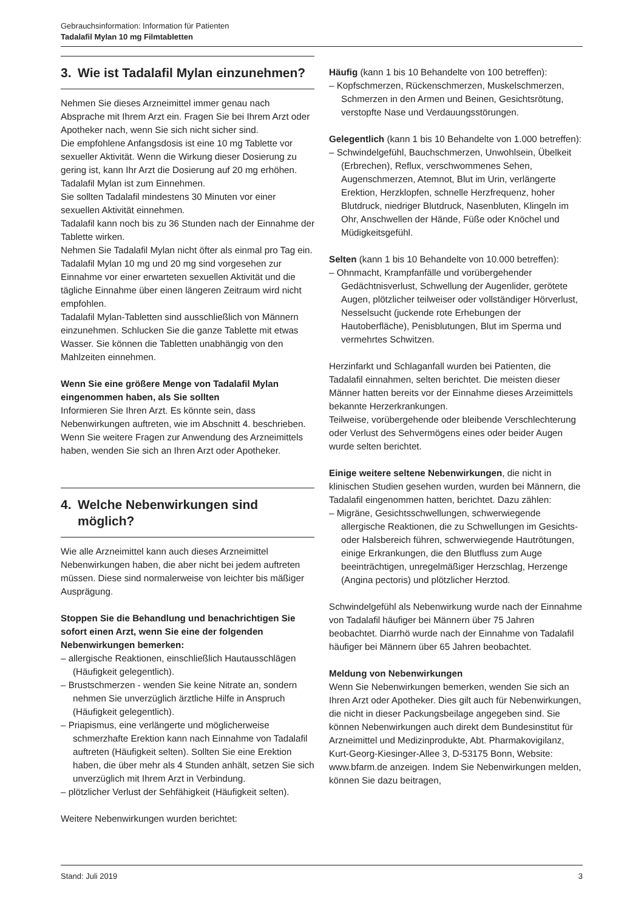Gebrauchsinformation: Information für Patienten
Tadalafil Mylan 10 mg Filmtabletten
3. Wie ist Tadalafil Mylan einzunehmen?
Nehmen Sie dieses Arzneimittel immer genau nach Absprache mit Ihrem Arzt ein. Fragen Sie bei Ihrem Arzt oder Apotheker nach, wenn Sie sich nicht sicher sind.
Die empfohlene Anfangsdosis ist eine 10 mg Tablette vor sexueller Aktivität. Wenn die Wirkung dieser Dosierung zu gering ist, kann Ihr Arzt die Dosierung auf 20 mg erhöhen. Tadalafil Mylan ist zum Einnehmen.
Sie sollten Tadalafil mindestens 30 Minuten vor einer sexuellen Aktivität einnehmen.
Tadalafil kann noch bis zu 36 Stunden nach der Einnahme der Tablette wirken.
Nehmen Sie Tadalafil Mylan nicht öfter als einmal pro Tag ein. Tadalafil Mylan 10 mg und 20 mg sind vorgesehen zur Einnahme vor einer erwarteten sexuellen Aktivität und die tägliche Einnahme über einen längeren Zeitraum wird nicht empfohlen.
Tadalafil Mylan-Tabletten sind ausschließlich von Männern einzunehmen. Schlucken Sie die ganze Tablette mit etwas Wasser. Sie können die Tabletten unabhängig von den Mahlzeiten einnehmen.
Wenn Sie eine größere Menge von Tadalafil Mylan eingenommen haben, als Sie sollten
Informieren Sie Ihren Arzt. Es könnte sein, dass Nebenwirkungen auftreten, wie im Abschnitt 4. beschrieben.
Wenn Sie weitere Fragen zur Anwendung des Arzneimittels haben, wenden Sie sich an Ihren Arzt oder Apotheker.
4. Welche Nebenwirkungen sind möglich?
Wie alle Arzneimittel kann auch dieses Arzneimittel Nebenwirkungen haben, die aber nicht bei jedem auftreten müssen. Diese sind normalerweise von leichter bis mäßiger Ausprägung.
Stoppen Sie die Behandlung und benachrichtigen Sie sofort einen Arzt, wenn Sie eine der folgenden Nebenwirkungen bemerken:
– allergische Reaktionen, einschließlich Hautausschlägen (Häufigkeit gelegentlich).
– Brustschmerzen - wenden Sie keine Nitrate an, sondern nehmen Sie unverzüglich ärztliche Hilfe in Anspruch (Häufigkeit gelegentlich).
– Priapismus, eine verlängerte und möglicherweise schmerzhafte Erektion kann nach Einnahme von Tadalafil auftreten (Häufigkeit selten). Sollten Sie eine Erektion haben, die über mehr als 4 Stunden anhält, setzen Sie sich unverzüglich mit Ihrem Arzt in Verbindung.
– plötzlicher Verlust der Sehfähigkeit (Häufigkeit selten).
Weitere Nebenwirkungen wurden berichtet:
Häufig (kann 1 bis 10 Behandelte von 100 betreffen):
– Kopfschmerzen, Rückenschmerzen, Muskelschmerzen, Schmerzen in den Armen und Beinen, Gesichtsrötung, verstopfte Nase und Verdauungsstörungen.
Gelegentlich (kann 1 bis 10 Behandelte von 1.000 betreffen):
– Schwindelgefühl, Bauchschmerzen, Unwohlsein, Übelkeit (Erbrechen), Reflux, verschwommenes Sehen, Augenschmerzen, Atemnot, Blut im Urin, verlängerte Erektion, Herzklopfen, schnelle Herzfrequenz, hoher Blutdruck, niedriger Blutdruck, Nasenbluten, Klingeln im Ohr, Anschwellen der Hände, Füße oder Knöchel und Müdigkeitsgefühl.
Selten (kann 1 bis 10 Behandelte von 10.000 betreffen):
– Ohnmacht, Krampfanfälle und vorübergehender Gedächtnisverlust, Schwellung der Augenlider, gerötete Augen, plötzlicher teilweiser oder vollständiger Hörverlust, Nesselsucht (juckende rote Erhebungen der Hautoberfläche), Penisblutungen, Blut im Sperma und vermehrtes Schwitzen.
Herzinfarkt und Schlaganfall wurden bei Patienten, die Tadalafil einnahmen, selten berichtet. Die meisten dieser Männer hatten bereits vor der Einnahme dieses Arzeimittels bekannte Herzerkrankungen.
Teilweise, vorübergehende oder bleibende Verschlechterung oder Verlust des Sehvermögens eines oder beider Augen wurde selten berichtet.
Einige weitere seltene Nebenwirkungen, die nicht in klinischen Studien gesehen wurden, wurden bei Männern, die Tadalafil eingenommen hatten, berichtet. Dazu zählen:
– Migräne, Gesichtsschwellungen, schwerwiegende allergische Reaktionen, die zu Schwellungen im Gesichts- oder Halsbereich führen, schwerwiegende Hautrötungen, einige Erkrankungen, die den Blutfluss zum Auge beeinträchtigen, unregelmäßiger Herzschlag, Herzenge (Angina pectoris) und plötzlicher Herztod.
Schwindelgefühl als Nebenwirkung wurde nach der Einnahme von Tadalafil häufiger bei Männern über 75 Jahren beobachtet. Diarrhö wurde nach der Einnahme von Tadalafil häufiger bei Männern über 65 Jahren beobachtet.
Meldung von Nebenwirkungen
Wenn Sie Nebenwirkungen bemerken, wenden Sie sich an Ihren Arzt oder Apotheker. Dies gilt auch für Nebenwirkungen, die nicht in dieser Packungsbeilage angegeben sind. Sie können Nebenwirkungen auch direkt dem Bundesinstitut für Arzneimittel und Medizinprodukte, Abt. Pharmakovigilanz, Kurt-Georg-Kiesinger-Allee 3, D-53175 Bonn, Website: www.bfarm.de anzeigen. Indem Sie Nebenwirkungen melden, können Sie dazu beitragen,
Stand: Juli 2019 3